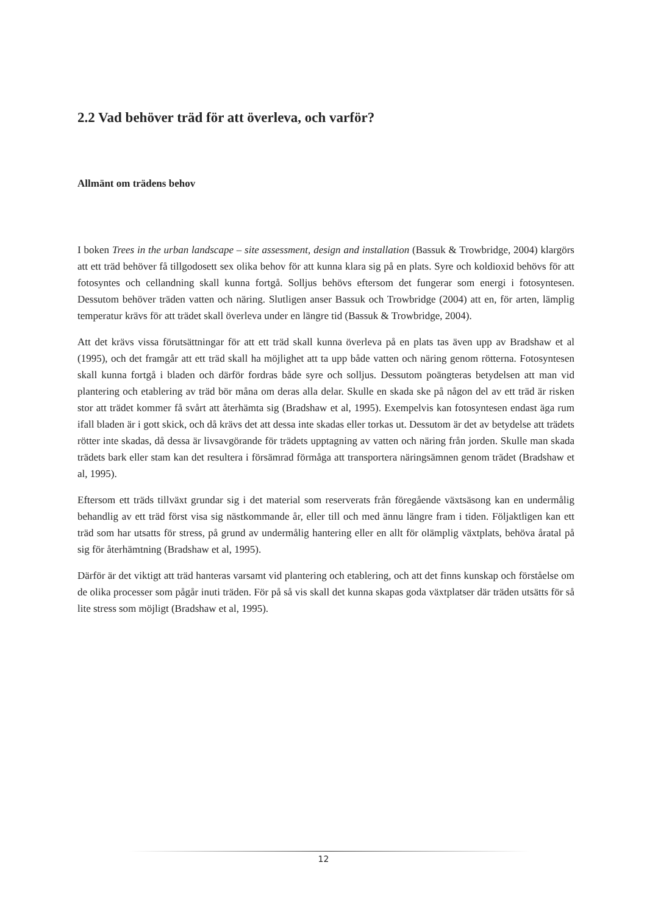2.2 Vad behöver träd för att överleva, och varför?
Allmänt om trädens behov
I boken Trees in the urban landscape – site assessment, design and installation (Bassuk & Trowbridge, 2004) klargörs att ett träd behöver få tillgodosett sex olika behov för att kunna klara sig på en plats. Syre och koldioxid behövs för att fotosyntes och cellandning skall kunna fortgå. Solljus behövs eftersom det fungerar som energi i fotosyntesen. Dessutom behöver träden vatten och näring. Slutligen anser Bassuk och Trowbridge (2004) att en, för arten, lämplig temperatur krävs för att trädet skall överleva under en längre tid (Bassuk & Trowbridge, 2004).
Att det krävs vissa förutsättningar för att ett träd skall kunna överleva på en plats tas även upp av Bradshaw et al (1995), och det framgår att ett träd skall ha möjlighet att ta upp både vatten och näring genom rötterna. Fotosyntesen skall kunna fortgå i bladen och därför fordras både syre och solljus. Dessutom poängteras betydelsen att man vid plantering och etablering av träd bör måna om deras alla delar. Skulle en skada ske på någon del av ett träd är risken stor att trädet kommer få svårt att återhämta sig (Bradshaw et al, 1995). Exempelvis kan fotosyntesen endast äga rum ifall bladen är i gott skick, och då krävs det att dessa inte skadas eller torkas ut. Dessutom är det av betydelse att trädets rötter inte skadas, då dessa är livsavgörande för trädets upptagning av vatten och näring från jorden. Skulle man skada trädets bark eller stam kan det resultera i försämrad förmåga att transportera näringsämnen genom trädet (Bradshaw et al, 1995).
Eftersom ett träds tillväxt grundar sig i det material som reserverats från föregående växtsäsong kan en undermålig behandlig av ett träd först visa sig nästkommande år, eller till och med ännu längre fram i tiden. Följaktligen kan ett träd som har utsatts för stress, på grund av undermålig hantering eller en allt för olämplig växtplats, behöva åratal på sig för återhämtning (Bradshaw et al, 1995).
Därför är det viktigt att träd hanteras varsamt vid plantering och etablering, och att det finns kunskap och förståelse om de olika processer som pågår inuti träden. För på så vis skall det kunna skapas goda växtplatser där träden utsätts för så lite stress som möjligt (Bradshaw et al, 1995).
12